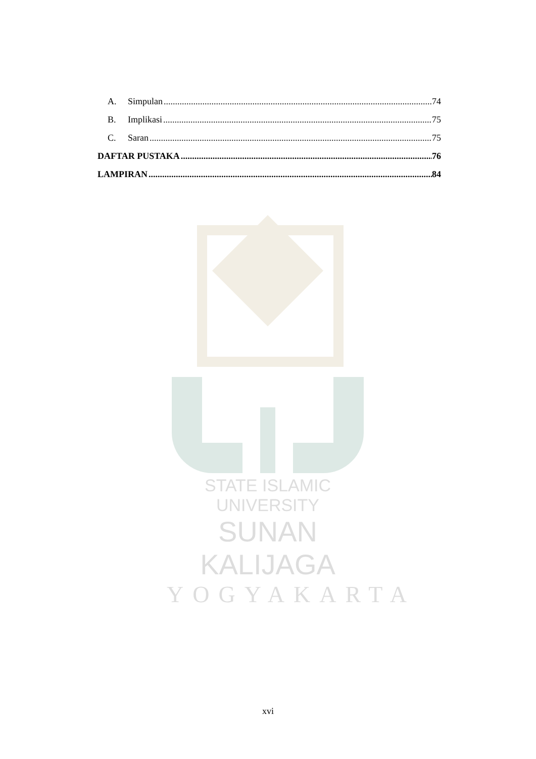A. Simpulan 74
B. Implikasi 75
C. Saran 75
DAFTAR PUSTAKA 76
LAMPIRAN 84
STATE ISLAMIC UNIVERSITY
SUNAN KALIJAGA
YOGYAKARTA
xvi